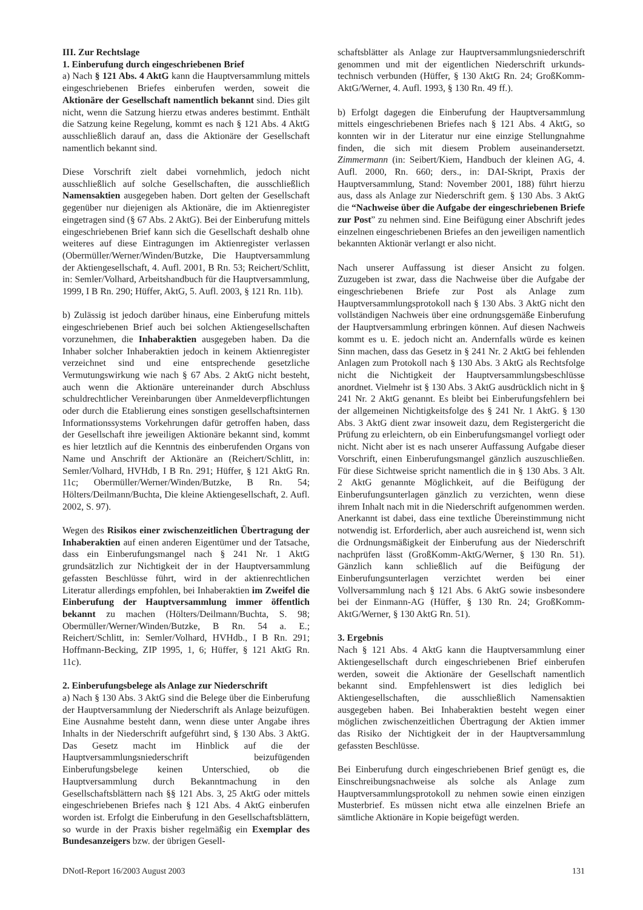III. Zur Rechtslage
1. Einberufung durch eingeschriebenen Brief
a) Nach § 121 Abs. 4 AktG kann die Hauptversammlung mittels eingeschriebenen Briefes einberufen werden, soweit die Aktionäre der Gesellschaft namentlich bekannt sind. Dies gilt nicht, wenn die Satzung hierzu etwas anderes bestimmt. Enthält die Satzung keine Regelung, kommt es nach § 121 Abs. 4 AktG ausschließlich darauf an, dass die Aktionäre der Gesellschaft namentlich bekannt sind.
Diese Vorschrift zielt dabei vornehmlich, jedoch nicht ausschließlich auf solche Gesellschaften, die ausschließlich Namensaktien ausgegeben haben. Dort gelten der Gesellschaft gegenüber nur diejenigen als Aktionäre, die im Aktienregister eingetragen sind (§ 67 Abs. 2 AktG). Bei der Einberufung mittels eingeschriebenen Brief kann sich die Gesellschaft deshalb ohne weiteres auf diese Eintragungen im Aktienregister verlassen (Obermüller/Werner/Winden/Butzke, Die Hauptversammlung der Aktiengesellschaft, 4. Aufl. 2001, B Rn. 53; Reichert/Schlitt, in: Semler/Volhard, Arbeitshandbuch für die Hauptversammlung, 1999, I B Rn. 290; Hüffer, AktG, 5. Aufl. 2003, § 121 Rn. 11b).
b) Zulässig ist jedoch darüber hinaus, eine Einberufung mittels eingeschriebenen Brief auch bei solchen Aktiengesellschaften vorzunehmen, die Inhaberaktien ausgegeben haben. Da die Inhaber solcher Inhaberaktien jedoch in keinem Aktienregister verzeichnet sind und eine entsprechende gesetzliche Vermutungswirkung wie nach § 67 Abs. 2 AktG nicht besteht, auch wenn die Aktionäre untereinander durch Abschluss schuldrechtlicher Vereinbarungen über Anmeldeverpflichtungen oder durch die Etablierung eines sonstigen gesellschaftsinternen Informationssystems Vorkehrungen dafür getroffen haben, dass der Gesellschaft ihre jeweiligen Aktionäre bekannt sind, kommt es hier letztlich auf die Kenntnis des einberufenden Organs von Name und Anschrift der Aktionäre an (Reichert/Schlitt, in: Semler/Volhard, HVHdb, I B Rn. 291; Hüffer, § 121 AktG Rn. 11c; Obermüller/Werner/Winden/Butzke, B Rn. 54; Hölters/Deilmann/Buchta, Die kleine Aktiengesellschaft, 2. Aufl. 2002, S. 97).
Wegen des Risikos einer zwischenzeitlichen Übertragung der Inhaberaktien auf einen anderen Eigentümer und der Tatsache, dass ein Einberufungsmangel nach § 241 Nr. 1 AktG grundsätzlich zur Nichtigkeit der in der Hauptversammlung gefassten Beschlüsse führt, wird in der aktienrechtlichen Literatur allerdings empfohlen, bei Inhaberaktien im Zweifel die Einberufung der Hauptversammlung immer öffentlich bekannt zu machen (Hölters/Deilmann/Buchta, S. 98; Obermüller/Werner/Winden/Butzke, B Rn. 54 a. E.; Reichert/Schlitt, in: Semler/Volhard, HVHdb., I B Rn. 291; Hoffmann-Becking, ZIP 1995, 1, 6; Hüffer, § 121 AktG Rn. 11c).
2. Einberufungsbelege als Anlage zur Niederschrift
a) Nach § 130 Abs. 3 AktG sind die Belege über die Einberufung der Hauptversammlung der Niederschrift als Anlage beizufügen. Eine Ausnahme besteht dann, wenn diese unter Angabe ihres Inhalts in der Niederschrift aufgeführt sind, § 130 Abs. 3 AktG. Das Gesetz macht im Hinblick auf die der Hauptversammlungsniederschrift beizufügenden Einberufungsbelege keinen Unterschied, ob die Hauptversammlung durch Bekanntmachung in den Gesellschaftsblättern nach §§ 121 Abs. 3, 25 AktG oder mittels eingeschriebenen Briefes nach § 121 Abs. 4 AktG einberufen worden ist. Erfolgt die Einberufung in den Gesellschaftsblättern, so wurde in der Praxis bisher regelmäßig ein Exemplar des Bundesanzeigers bzw. der übrigen Gesell-
schaftsblätter als Anlage zur Hauptversammlungsniederschrift genommen und mit der eigentlichen Niederschrift urkunds-technisch verbunden (Hüffer, § 130 AktG Rn. 24; GroßKomm-AktG/Werner, 4. Aufl. 1993, § 130 Rn. 49 ff.).
b) Erfolgt dagegen die Einberufung der Hauptversammlung mittels eingeschriebenen Briefes nach § 121 Abs. 4 AktG, so konnten wir in der Literatur nur eine einzige Stellungnahme finden, die sich mit diesem Problem auseinandersetzt. Zimmermann (in: Seibert/Kiem, Handbuch der kleinen AG, 4. Aufl. 2000, Rn. 660; ders., in: DAI-Skript, Praxis der Hauptversammlung, Stand: November 2001, 188) führt hierzu aus, dass als Anlage zur Niederschrift gem. § 130 Abs. 3 AktG die “Nachweise über die Aufgabe der eingeschriebenen Briefe zur Post” zu nehmen sind. Eine Beifügung einer Abschrift jedes einzelnen eingeschriebenen Briefes an den jeweiligen namentlich bekannten Aktionär verlangt er also nicht.
Nach unserer Auffassung ist dieser Ansicht zu folgen. Zuzugeben ist zwar, dass die Nachweise über die Aufgabe der eingeschriebenen Briefe zur Post als Anlage zum Hauptversammlungsprotokoll nach § 130 Abs. 3 AktG nicht den vollständigen Nachweis über eine ordnungsgemäße Einberufung der Hauptversammlung erbringen können. Auf diesen Nachweis kommt es u. E. jedoch nicht an. Andernfalls würde es keinen Sinn machen, dass das Gesetz in § 241 Nr. 2 AktG bei fehlenden Anlagen zum Protokoll nach § 130 Abs. 3 AktG als Rechtsfolge nicht die Nichtigkeit der Hauptversammlungsbeschlüsse anordnet. Vielmehr ist § 130 Abs. 3 AktG ausdrücklich nicht in § 241 Nr. 2 AktG genannt. Es bleibt bei Einberufungsfehlern bei der allgemeinen Nichtigkeitsfolge des § 241 Nr. 1 AktG. § 130 Abs. 3 AktG dient zwar insoweit dazu, dem Registergericht die Prüfung zu erleichtern, ob ein Einberufungsmangel vorliegt oder nicht. Nicht aber ist es nach unserer Auffassung Aufgabe dieser Vorschrift, einen Einberufungsmangel gänzlich auszuschließen. Für diese Sichtweise spricht namentlich die in § 130 Abs. 3 Alt. 2 AktG genannte Möglichkeit, auf die Beifügung der Einberufungsunterlagen gänzlich zu verzichten, wenn diese ihrem Inhalt nach mit in die Niederschrift aufgenommen werden. Anerkannt ist dabei, dass eine textliche Übereinstimmung nicht notwendig ist. Erforderlich, aber auch ausreichend ist, wenn sich die Ordnungsmäßigkeit der Einberufung aus der Niederschrift nachprüfen lässt (GroßKomm-AktG/Werner, § 130 Rn. 51). Gänzlich kann schließlich auf die Beifügung der Einberufungsunterlagen verzichtet werden bei einer Vollversammlung nach § 121 Abs. 6 AktG sowie insbesondere bei der Einmann-AG (Hüffer, § 130 Rn. 24; GroßKomm-AktG/Werner, § 130 AktG Rn. 51).
3. Ergebnis
Nach § 121 Abs. 4 AktG kann die Hauptversammlung einer Aktiengesellschaft durch eingeschriebenen Brief einberufen werden, soweit die Aktionäre der Gesellschaft namentlich bekannt sind. Empfehlenswert ist dies lediglich bei Aktiengesellschaften, die ausschließlich Namensaktien ausgegeben haben. Bei Inhaberaktien besteht wegen einer möglichen zwischenzeitlichen Übertragung der Aktien immer das Risiko der Nichtigkeit der in der Hauptversammlung gefassten Beschlüsse.
Bei Einberufung durch eingeschriebenen Brief genügt es, die Einschreibungsnachweise als solche als Anlage zum Hauptversammlungsprotokoll zu nehmen sowie einen einzigen Musterbrief. Es müssen nicht etwa alle einzelnen Briefe an sämtliche Aktionäre in Kopie beigefügt werden.
DNotI-Report 16/2003 August 2003 131